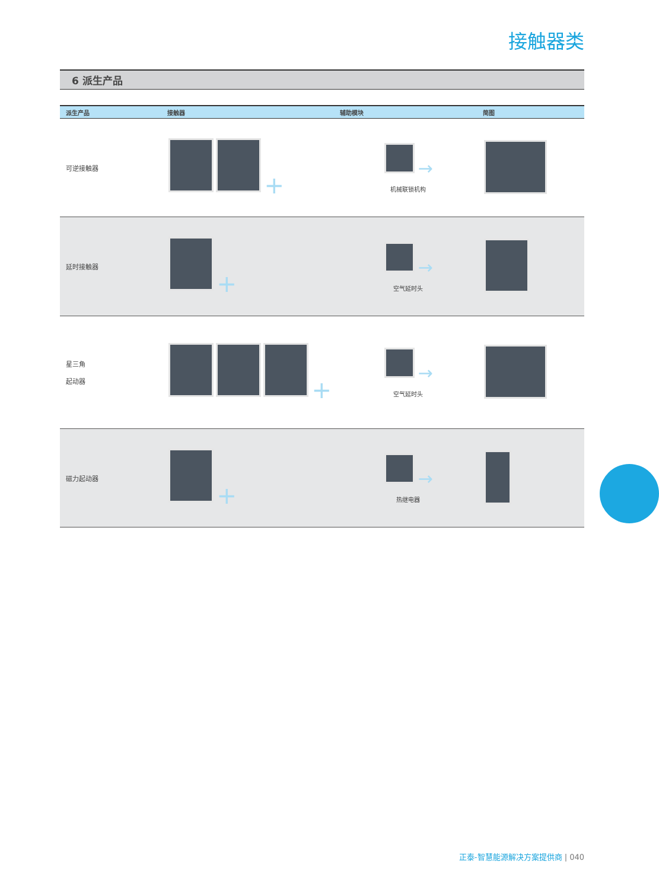接触器类
6 派生产品
| 派生产品 | 接触器 | 辅助模块 | 简图 |
| --- | --- | --- | --- |
| 可逆接触器 | + | → 机械联锁机构 | |
| 延时接触器 | + | → 空气延时头 | |
| 星三角 起动器 | + | → 空气延时头 | |
| 磁力起动器 | + | → 热继电器 | |
正泰-智慧能源解决方案提供商 | 040